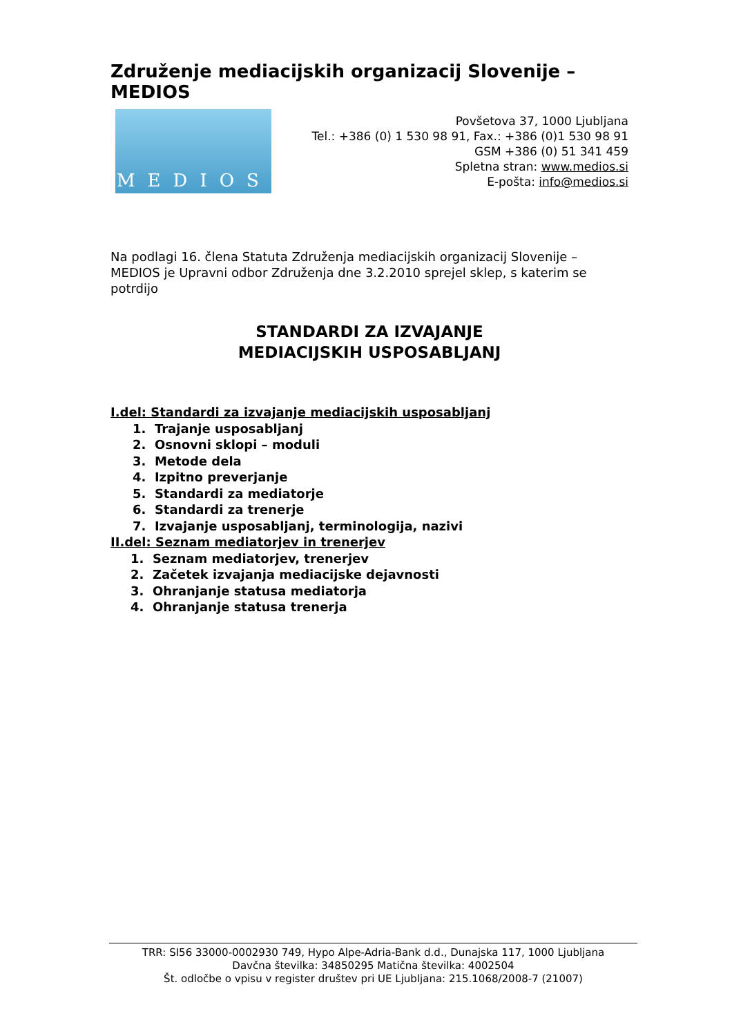Združenje mediacijskih organizacij Slovenije – MEDIOS
MEDIOS
Povšetova 37, 1000 Ljubljana
Tel.: +386 (0) 1 530 98 91, Fax.: +386 (0)1 530 98 91
GSM +386 (0) 51 341 459
Spletna stran: www.medios.si
E-pošta: info@medios.si
Na podlagi 16. člena Statuta Združenja mediacijskih organizacij Slovenije – MEDIOS je Upravni odbor Združenja dne 3.2.2010 sprejel sklep, s katerim se potrdijo
STANDARDI ZA IZVAJANJE
MEDIACIJSKIH USPOSABLJANJ
I.del: Standardi za izvajanje mediacijskih usposabljanj
1. Trajanje usposabljanj
2. Osnovni sklopi – moduli
3. Metode dela
4. Izpitno preverjanje
5. Standardi za mediatorje
6. Standardi za trenerje
7. Izvajanje usposabljanj, terminologija, nazivi
II.del: Seznam mediatorjev in trenerjev
1. Seznam mediatorjev, trenerjev
2. Začetek izvajanja mediacijske dejavnosti
3. Ohranjanje statusa mediatorja
4. Ohranjanje statusa trenerja
TRR: SI56 33000-0002930 749, Hypo Alpe-Adria-Bank d.d., Dunajska 117, 1000 Ljubljana
Davčna številka: 34850295 Matična številka: 4002504
Št. odločbe o vpisu v register društev pri UE Ljubljana: 215.1068/2008-7 (21007)